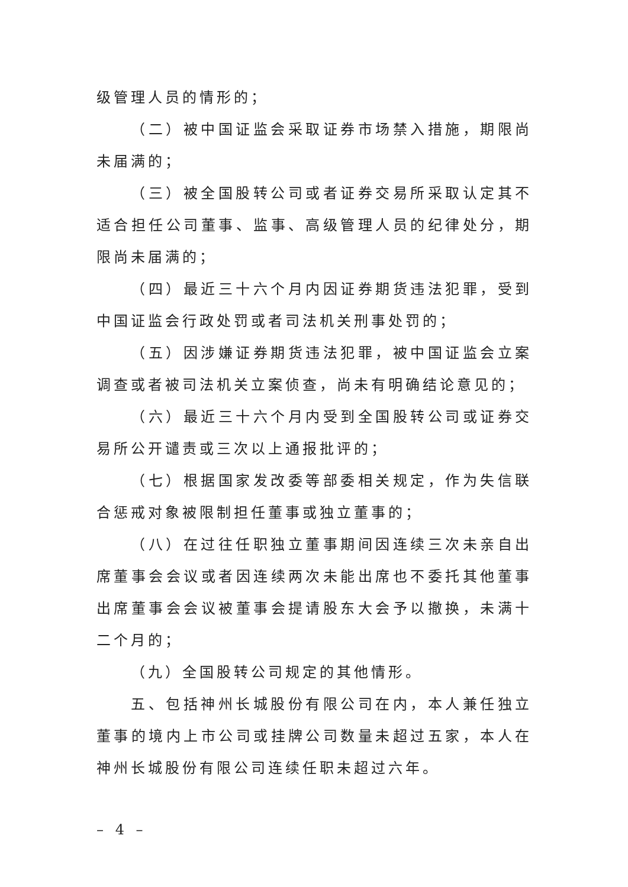级管理人员的情形的；
（二）被中国证监会采取证券市场禁入措施，期限尚未届满的；
（三）被全国股转公司或者证券交易所采取认定其不适合担任公司董事、监事、高级管理人员的纪律处分，期限尚未届满的；
（四）最近三十六个月内因证券期货违法犯罪，受到中国证监会行政处罚或者司法机关刑事处罚的；
（五）因涉嫌证券期货违法犯罪，被中国证监会立案调查或者被司法机关立案侦查，尚未有明确结论意见的；
（六）最近三十六个月内受到全国股转公司或证券交易所公开谴责或三次以上通报批评的；
（七）根据国家发改委等部委相关规定，作为失信联合惩戒对象被限制担任董事或独立董事的；
（八）在过往任职独立董事期间因连续三次未亲自出席董事会会议或者因连续两次未能出席也不委托其他董事出席董事会会议被董事会提请股东大会予以撤换，未满十二个月的；
（九）全国股转公司规定的其他情形。
五、包括神州长城股份有限公司在内，本人兼任独立董事的境内上市公司或挂牌公司数量未超过五家，本人在神州长城股份有限公司连续任职未超过六年。
– 4 –